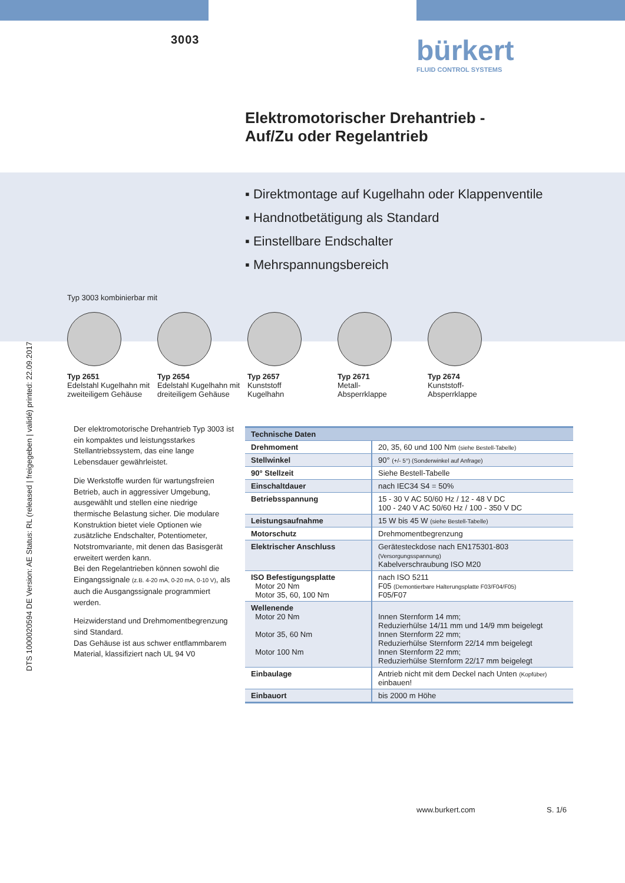3003
bürkert
FLUID CONTROL SYSTEMS
Elektromotorischer Drehantrieb -
Auf/Zu oder Regelantrieb
▪ Direktmontage auf Kugelhahn oder Klappenventile
▪ Handnotbetätigung als Standard
▪ Einstellbare Endschalter
▪ Mehrspannungsbereich
DTS 1000020594 DE Version: AE Status: RL (released | freigegeben | validé) printed: 22.09.2017
Typ 3003 kombinierbar mit
Typ 2651
Edelstahl Kugelhahn mit zweiteiligem Gehäuse
Typ 2654
Edelstahl Kugelhahn mit dreiteiligem Gehäuse
Typ 2657
Kunststoff
Kugelhahn
Typ 2671
Metall-
Absperrklappe
Typ 2674
Kunststoff-
Absperrklappe
Der elektromotorische Drehantrieb Typ 3003 ist ein kompaktes und leistungsstarkes Stellantriebssystem, das eine lange Lebensdauer gewährleistet.
Die Werkstoffe wurden für wartungsfreien Betrieb, auch in aggressiver Umgebung, ausgewählt und stellen eine niedrige thermische Belastung sicher. Die modulare Konstruktion bietet viele Optionen wie zusätzliche Endschalter, Potentiometer, Notstromvariante, mit denen das Basisgerät erweitert werden kann.
Bei den Regelantrieben können sowohl die Eingangssignale (z.B. 4-20 mA, 0-20 mA, 0-10 V), als auch die Ausgangssignale programmiert werden.
Heizwiderstand und Drehmomentbegrenzung sind Standard.
Das Gehäuse ist aus schwer entflammbarem Material, klassifiziert nach UL 94 V0
| Technische Daten | |
| --- | --- |
| Drehmoment | 20, 35, 60 und 100 Nm (siehe Bestell-Tabelle) |
| Stellwinkel | 90° (+/- 5°) (Sonderwinkel auf Anfrage) |
| 90° Stellzeit | Siehe Bestell-Tabelle |
| Einschaltdauer | nach IEC34 S4 = 50% |
| Betriebsspannung | 15 - 30 V AC 50/60 Hz / 12 - 48 V DC 100 - 240 V AC 50/60 Hz / 100 - 350 V DC |
| Leistungsaufnahme | 15 W bis 45 W (siehe Bestell-Tabelle) |
| Motorschutz | Drehmomentbegrenzung |
| Elektrischer Anschluss | Gerätesteckdose nach EN175301-803 (Versorgungsspannung) Kabelverschraubung ISO M20 |
| ISO Befestigungsplatte Motor 20 Nm Motor 35, 60, 100 Nm | nach ISO 5211 F05 (Demontierbare Halterungsplatte F03/F04/F05) F05/F07 |
| Wellenende Motor 20 Nm Motor 35, 60 Nm Motor 100 Nm | Innen Sternform 14 mm; Reduzierhülse 14/11 mm und 14/9 mm beigelegt Innen Sternform 22 mm; Reduzierhülse Sternform 22/14 mm beigelegt Innen Sternform 22 mm; Reduzierhülse Sternform 22/17 mm beigelegt |
| Einbaulage | Antrieb nicht mit dem Deckel nach Unten (Kopfüber) einbauen! |
| Einbauort | bis 2000 m Höhe |
www.burkert.com S. 1/6